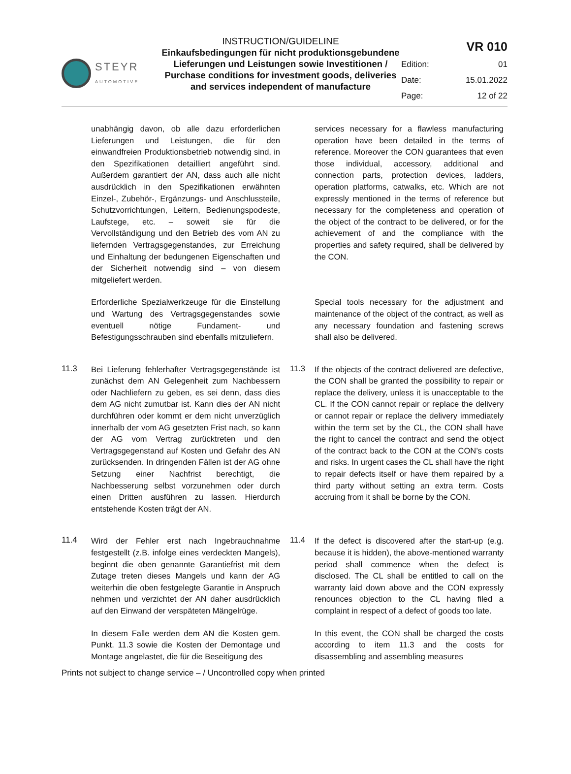STEYR
AUTOMOTIVE
INSTRUCTION/GUIDELINE
Einkaufsbedingungen für nicht produktionsgebundene Lieferungen und Leistungen sowie Investitionen / Purchase conditions for investment goods, deliveries and services independent of manufacture
| VR 010 | |
| Edition: | 01 |
| Date: | 15.01.2022 |
| Page: | 12 of 22 |
unabhängig davon, ob alle dazu erforderlichen Lieferungen und Leistungen, die für den einwandfreien Produktionsbetrieb notwendig sind, in den Spezifikationen detailliert angeführt sind. Außerdem garantiert der AN, dass auch alle nicht ausdrücklich in den Spezifikationen erwähnten Einzel-, Zubehör-, Ergänzungs- und Anschlussteile, Schutzvorrichtungen, Leitern, Bedienungspodeste, Laufstege, etc. – soweit sie für die Vervollständigung und den Betrieb des vom AN zu liefernden Vertragsgegenstandes, zur Erreichung und Einhaltung der bedungenen Eigenschaften und der Sicherheit notwendig sind – von diesem mitgeliefert werden.
services necessary for a flawless manufacturing operation have been detailed in the terms of reference. Moreover the CON guarantees that even those individual, accessory, additional and connection parts, protection devices, ladders, operation platforms, catwalks, etc. Which are not expressly mentioned in the terms of reference but necessary for the completeness and operation of the object of the contract to be delivered, or for the achievement of and the compliance with the properties and safety required, shall be delivered by the CON.
Erforderliche Spezialwerkzeuge für die Einstellung und Wartung des Vertrags­gegenstandes sowie eventuell nötige Fundament- und Befestigungsschrauben sind ebenfalls mitzuliefern.
Special tools necessary for the adjustment and maintenance of the object of the contract, as well as any necessary foundation and fastening screws shall also be delivered.
11.3
Bei Lieferung fehlerhafter Vertragsgegenstände ist zunächst dem AN Gelegenheit zum Nachbessern oder Nachliefern zu geben, es sei denn, dass dies dem AG nicht zumutbar ist. Kann dies der AN nicht durchführen oder kommt er dem nicht unverzüglich innerhalb der vom AG gesetzten Frist nach, so kann der AG vom Vertrag zurücktreten und den Vertragsgegenstand auf Kosten und Gefahr des AN zurücksenden. In dringenden Fällen ist der AG ohne Setzung einer Nachfrist berechtigt, die Nachbesserung selbst vorzunehmen oder durch einen Dritten ausführen zu lassen. Hierdurch entstehende Kosten trägt der AN.
11.3
If the objects of the contract delivered are defective, the CON shall be granted the possibility to repair or replace the delivery, unless it is unacceptable to the CL. If the CON cannot repair or replace the delivery or cannot repair or replace the delivery immediately within the term set by the CL, the CON shall have the right to cancel the contract and send the object of the contract back to the CON at the CON’s costs and risks. In urgent cases the CL shall have the right to repair defects itself or have them repaired by a third party without setting an extra term. Costs accruing from it shall be borne by the CON.
11.4
Wird der Fehler erst nach Ingebrauchnahme festgestellt (z.B. infolge eines verdeckten Mangels), beginnt die oben genannte Garantiefrist mit dem Zutage treten dieses Mangels und kann der AG weiterhin die oben festgelegte Garantie in Anspruch nehmen und verzichtet der AN daher ausdrücklich auf den Einwand der verspäteten Mängelrüge.
11.4
If the defect is discovered after the start-up (e.g. because it is hidden), the above-mentioned warranty period shall commence when the defect is disclosed. The CL shall be entitled to call on the warranty laid down above and the CON expressly renounces objection to the CL having filed a complaint in respect of a defect of goods too late.
In diesem Falle werden dem AN die Kosten gem. Punkt. 11.3 sowie die Kosten der Demontage und Montage angelastet, die für die Beseitigung des
In this event, the CON shall be charged the costs according to item 11.3 and the costs for disassembling and assembling measures
Prints not subject to change service – / Uncontrolled copy when printed